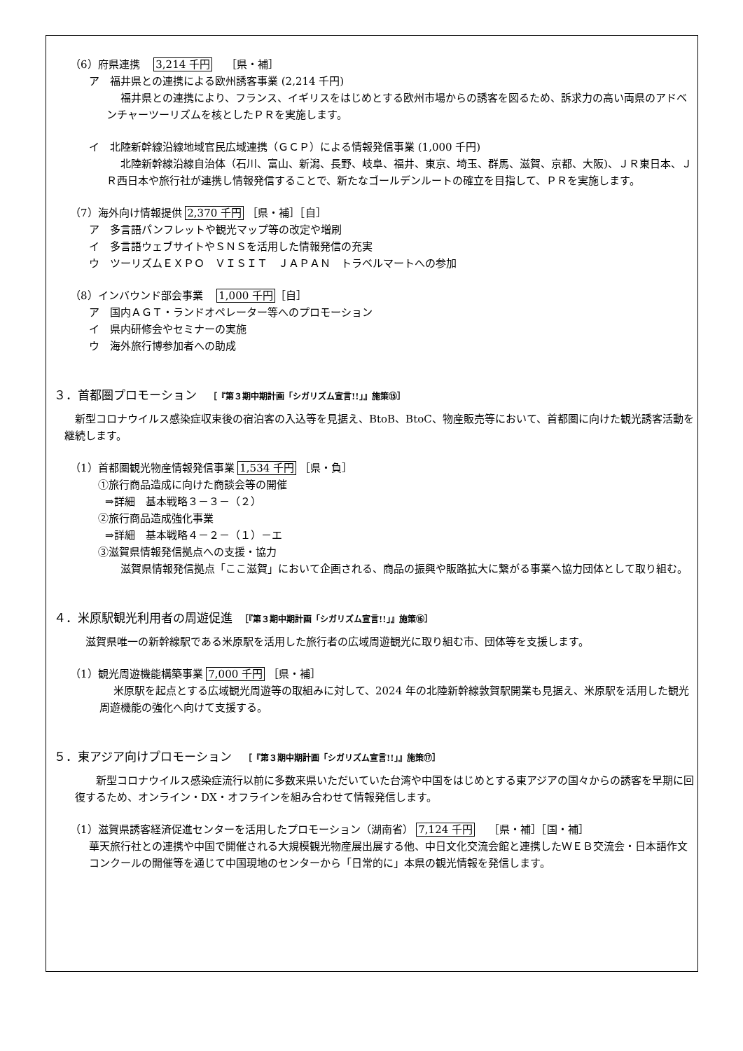（6）府県連携　 3,214 千円　 ［県・補］
ア　福井県との連携による欧州誘客事業 (2,214 千円)
福井県との連携により、フランス、イギリスをはじめとする欧州市場からの誘客を図るため、訴求力の高い両県のアドベンチャーツーリズムを核としたＰＲを実施します。
イ　北陸新幹線沿線地域官民広域連携（ＧＣＰ）による情報発信事業 (1,000 千円)
北陸新幹線沿線自治体（石川、富山、新潟、長野、岐阜、福井、東京、埼玉、群馬、滋賀、京都、大阪)、ＪＲ東日本、ＪＲ西日本や旅行社が連携し情報発信することで、新たなゴールデンルートの確立を目指して、ＰＲを実施します。
（7）海外向け情報提供 2,370 千円 ［県・補］［自］
ア　多言語パンフレットや観光マップ等の改定や増刷
イ　多言語ウェブサイトやＳＮＳを活用した情報発信の充実
ウ　ツーリズムＥＸＰＯ　ＶＩＳＩＴ　ＪＡＰＡＮ　トラベルマートへの参加
（8）インバウンド部会事業　 1,000 千円［自］
ア　国内ＡＧＴ・ランドオペレーター等へのプロモーション
イ　県内研修会やセミナーの実施
ウ　海外旅行博参加者への助成
３．首都圏プロモーション　［『第３期中期計画「シガリズム宣言!!」』施策⑮］
新型コロナウイルス感染症収束後の宿泊客の入込等を見据え、BtoB、BtoC、物産販売等において、首都圏に向けた観光誘客活動を継続します。
（1）首都圏観光物産情報発信事業 1,534 千円 ［県・負］
①旅行商品造成に向けた商談会等の開催
⇒詳細　基本戦略３－３－（２）
②旅行商品造成強化事業
⇒詳細　基本戦略４－２－（１）－エ
③滋賀県情報発信拠点への支援・協力
滋賀県情報発信拠点「ここ滋賀」において企画される、商品の振興や販路拡大に繋がる事業へ協力団体として取り組む。
４．米原駅観光利用者の周遊促進　［『第３期中期計画「シガリズム宣言!!」』施策⑯］
滋賀県唯一の新幹線駅である米原駅を活用した旅行者の広域周遊観光に取り組む市、団体等を支援します。
（1）観光周遊機能構築事業 7,000 千円 ［県・補］
米原駅を起点とする広域観光周遊等の取組みに対して、2024 年の北陸新幹線敦賀駅開業も見据え、米原駅を活用した観光周遊機能の強化へ向けて支援する。
５．東アジア向けプロモーション　［『第３期中期計画「シガリズム宣言!!」』施策⑰］
新型コロナウイルス感染症流行以前に多数来県いただいていた台湾や中国をはじめとする東アジアの国々からの誘客を早期に回復するため、オンライン・DX・オフラインを組み合わせて情報発信します。
（1）滋賀県誘客経済促進センターを活用したプロモーション（湖南省） 7,124 千円　 ［県・補］［国・補］
華天旅行社との連携や中国で開催される大規模観光物産展出展する他、中日文化交流会館と連携したＷＥＢ交流会・日本語作文コンクールの開催等を通じて中国現地のセンターから「日常的に」本県の観光情報を発信します。